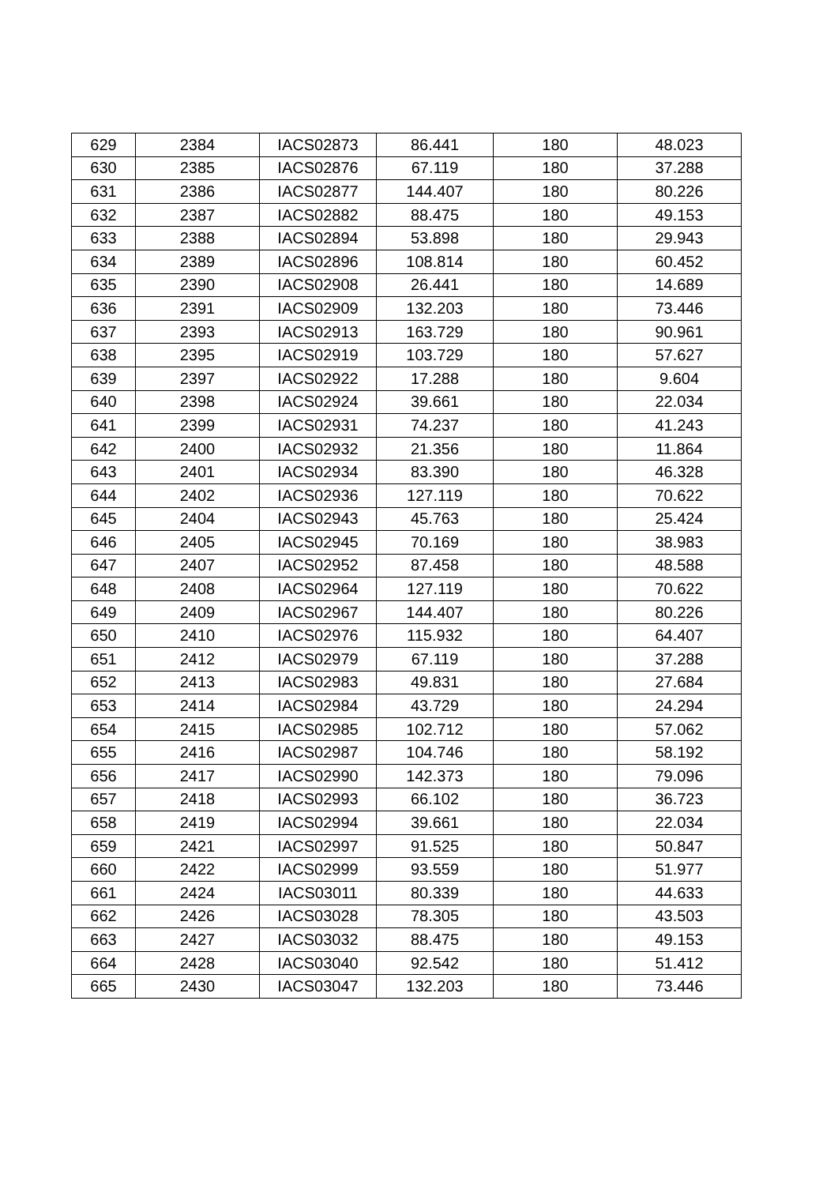| 629 | 2384 | IACS02873 | 86.441 | 180 | 48.023 |
| 630 | 2385 | IACS02876 | 67.119 | 180 | 37.288 |
| 631 | 2386 | IACS02877 | 144.407 | 180 | 80.226 |
| 632 | 2387 | IACS02882 | 88.475 | 180 | 49.153 |
| 633 | 2388 | IACS02894 | 53.898 | 180 | 29.943 |
| 634 | 2389 | IACS02896 | 108.814 | 180 | 60.452 |
| 635 | 2390 | IACS02908 | 26.441 | 180 | 14.689 |
| 636 | 2391 | IACS02909 | 132.203 | 180 | 73.446 |
| 637 | 2393 | IACS02913 | 163.729 | 180 | 90.961 |
| 638 | 2395 | IACS02919 | 103.729 | 180 | 57.627 |
| 639 | 2397 | IACS02922 | 17.288 | 180 | 9.604 |
| 640 | 2398 | IACS02924 | 39.661 | 180 | 22.034 |
| 641 | 2399 | IACS02931 | 74.237 | 180 | 41.243 |
| 642 | 2400 | IACS02932 | 21.356 | 180 | 11.864 |
| 643 | 2401 | IACS02934 | 83.390 | 180 | 46.328 |
| 644 | 2402 | IACS02936 | 127.119 | 180 | 70.622 |
| 645 | 2404 | IACS02943 | 45.763 | 180 | 25.424 |
| 646 | 2405 | IACS02945 | 70.169 | 180 | 38.983 |
| 647 | 2407 | IACS02952 | 87.458 | 180 | 48.588 |
| 648 | 2408 | IACS02964 | 127.119 | 180 | 70.622 |
| 649 | 2409 | IACS02967 | 144.407 | 180 | 80.226 |
| 650 | 2410 | IACS02976 | 115.932 | 180 | 64.407 |
| 651 | 2412 | IACS02979 | 67.119 | 180 | 37.288 |
| 652 | 2413 | IACS02983 | 49.831 | 180 | 27.684 |
| 653 | 2414 | IACS02984 | 43.729 | 180 | 24.294 |
| 654 | 2415 | IACS02985 | 102.712 | 180 | 57.062 |
| 655 | 2416 | IACS02987 | 104.746 | 180 | 58.192 |
| 656 | 2417 | IACS02990 | 142.373 | 180 | 79.096 |
| 657 | 2418 | IACS02993 | 66.102 | 180 | 36.723 |
| 658 | 2419 | IACS02994 | 39.661 | 180 | 22.034 |
| 659 | 2421 | IACS02997 | 91.525 | 180 | 50.847 |
| 660 | 2422 | IACS02999 | 93.559 | 180 | 51.977 |
| 661 | 2424 | IACS03011 | 80.339 | 180 | 44.633 |
| 662 | 2426 | IACS03028 | 78.305 | 180 | 43.503 |
| 663 | 2427 | IACS03032 | 88.475 | 180 | 49.153 |
| 664 | 2428 | IACS03040 | 92.542 | 180 | 51.412 |
| 665 | 2430 | IACS03047 | 132.203 | 180 | 73.446 |